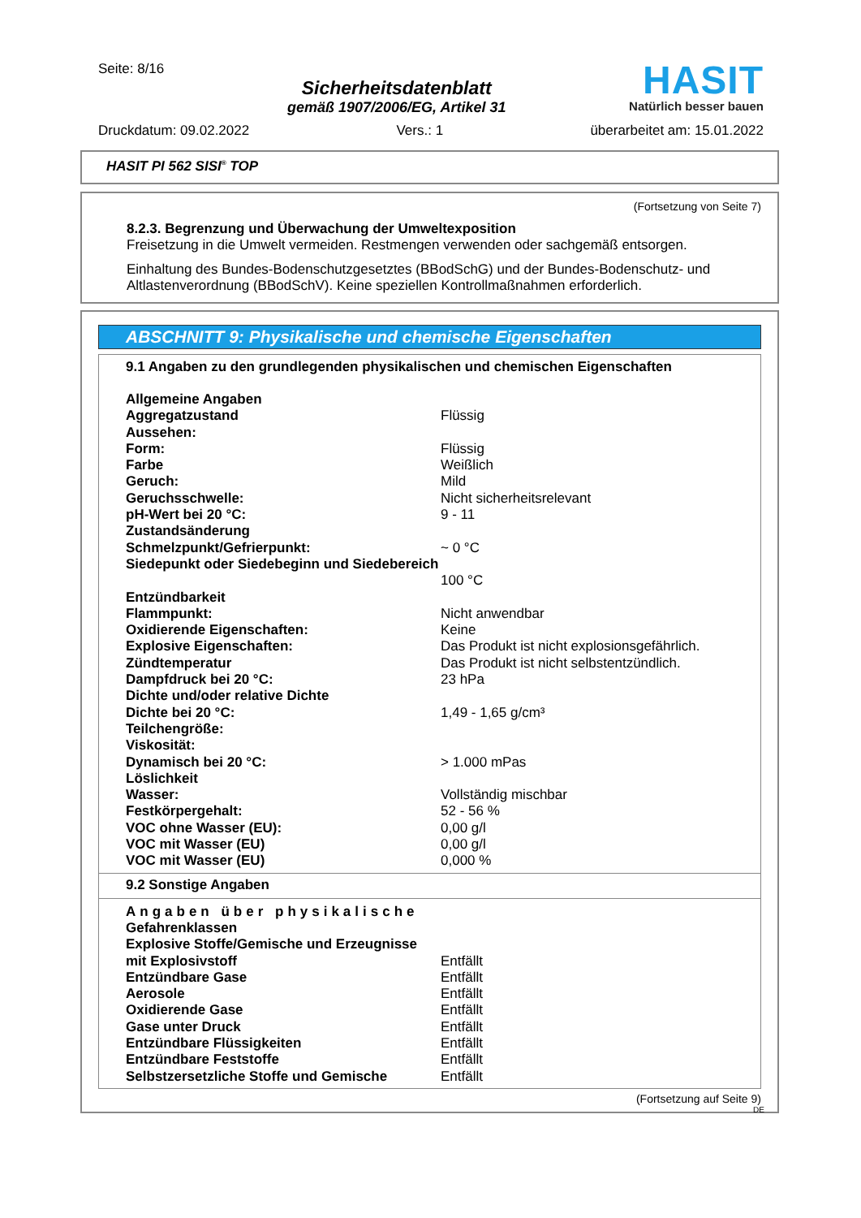Seite: 8/16
Sicherheitsdatenblatt
gemäß 1907/2006/EG, Artikel 31
HASIT
Natürlich besser bauen
Druckdatum: 09.02.2022 Vers.: 1 überarbeitet am: 15.01.2022
HASIT PI 562 SISI<sup>®</sup> TOP
(Fortsetzung von Seite 7)
8.2.3. Begrenzung und Überwachung der Umweltexposition
Freisetzung in die Umwelt vermeiden. Restmengen verwenden oder sachgemäß entsorgen.
Einhaltung des Bundes-Bodenschutzgesetztes (BBodSchG) und der Bundes-Bodenschutz- und Altlastenverordnung (BBodSchV). Keine speziellen Kontrollmaßnahmen erforderlich.
ABSCHNITT 9: Physikalische und chemische Eigenschaften
9.1 Angaben zu den grundlegenden physikalischen und chemischen Eigenschaften
| Allgemeine Angaben | |
| Aggregatzustand | Flüssig |
| Aussehen: | |
| Form: | Flüssig |
| Farbe | Weißlich |
| Geruch: | Mild |
| Geruchsschwelle: | Nicht sicherheitsrelevant |
| pH-Wert bei 20 °C: | 9 - 11 |
| Zustandsänderung | |
| Schmelzpunkt/Gefrierpunkt: | ~ 0 °C |
| Siedepunkt oder Siedebeginn und Siedebereich | 100 °C |
| Entzündbarkeit | |
| Flammpunkt: | Nicht anwendbar |
| Oxidierende Eigenschaften: | Keine |
| Explosive Eigenschaften: | Das Produkt ist nicht explosionsgefährlich. |
| Zündtemperatur | Das Produkt ist nicht selbstentzündlich. |
| Dampfdruck bei 20 °C: | 23 hPa |
| Dichte und/oder relative Dichte | |
| Dichte bei 20 °C: | 1,49 - 1,65 g/cm³ |
| Teilchengröße: | |
| Viskosität: | |
| Dynamisch bei 20 °C: | > 1.000 mPas |
| Löslichkeit | |
| Wasser: | Vollständig mischbar |
| Festkörpergehalt: | 52 - 56 % |
| VOC ohne Wasser (EU): | 0,00 g/l |
| VOC mit Wasser (EU) | 0,00 g/l |
| VOC mit Wasser (EU) | 0,000 % |
9.2 Sonstige Angaben
| Angaben über physikalische Gefahrenklassen | |
| Explosive Stoffe/Gemische und Erzeugnisse mit Explosivstoff | Entfällt |
| Entzündbare Gase | Entfällt |
| Aerosole | Entfällt |
| Oxidierende Gase | Entfällt |
| Gase unter Druck | Entfällt |
| Entzündbare Flüssigkeiten | Entfällt |
| Entzündbare Feststoffe | Entfällt |
| Selbstzersetzliche Stoffe und Gemische | Entfällt |
(Fortsetzung auf Seite 9)
DE